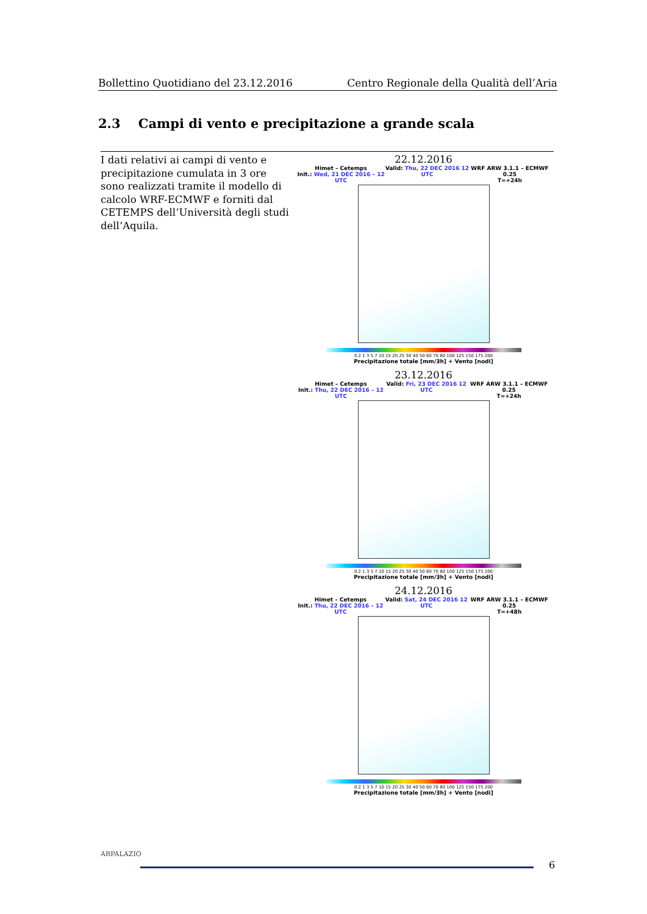Bollettino Quotidiano del 23.12.2016 Centro Regionale della Qualità dell’Aria
2.3 Campi di vento e precipitazione a grande scala
I dati relativi ai campi di vento e precipitazione cumulata in 3 ore sono realizzati tramite il modello di calcolo WRF-ECMWF e forniti dal CETEMPS dell’Università degli studi dell’Aquila.
22.12.2016
Himet – Cetemps
Init.: Wed, 21 DEC 2016 – 12 UTC Valid: Thu, 22 DEC 2016 12 UTC WRF ARW 3.1.1 – ECMWF 0.25
T=+24h
0.2 1 3 5 7 10 15 20 25 30 40 50 60 70 80 100 125 150 175 200
Precipitazione totale [mm/3h] + Vento [nodi]
23.12.2016
Himet – Cetemps
Init.: Thu, 22 DEC 2016 – 12 UTC Valid: Fri, 23 DEC 2016 12 UTC WRF ARW 3.1.1 – ECMWF 0.25
T=+24h
0.2 1 3 5 7 10 15 20 25 30 40 50 60 70 80 100 125 150 175 200
Precipitazione totale [mm/3h] + Vento [nodi]
24.12.2016
Himet – Cetemps
Init.: Thu, 22 DEC 2016 – 12 UTC Valid: Sat, 24 DEC 2016 12 UTC WRF ARW 3.1.1 – ECMWF 0.25
T=+48h
0.2 1 3 5 7 10 15 20 25 30 40 50 60 70 80 100 125 150 175 200
Precipitazione totale [mm/3h] + Vento [nodi]
ARPALAZIO
6